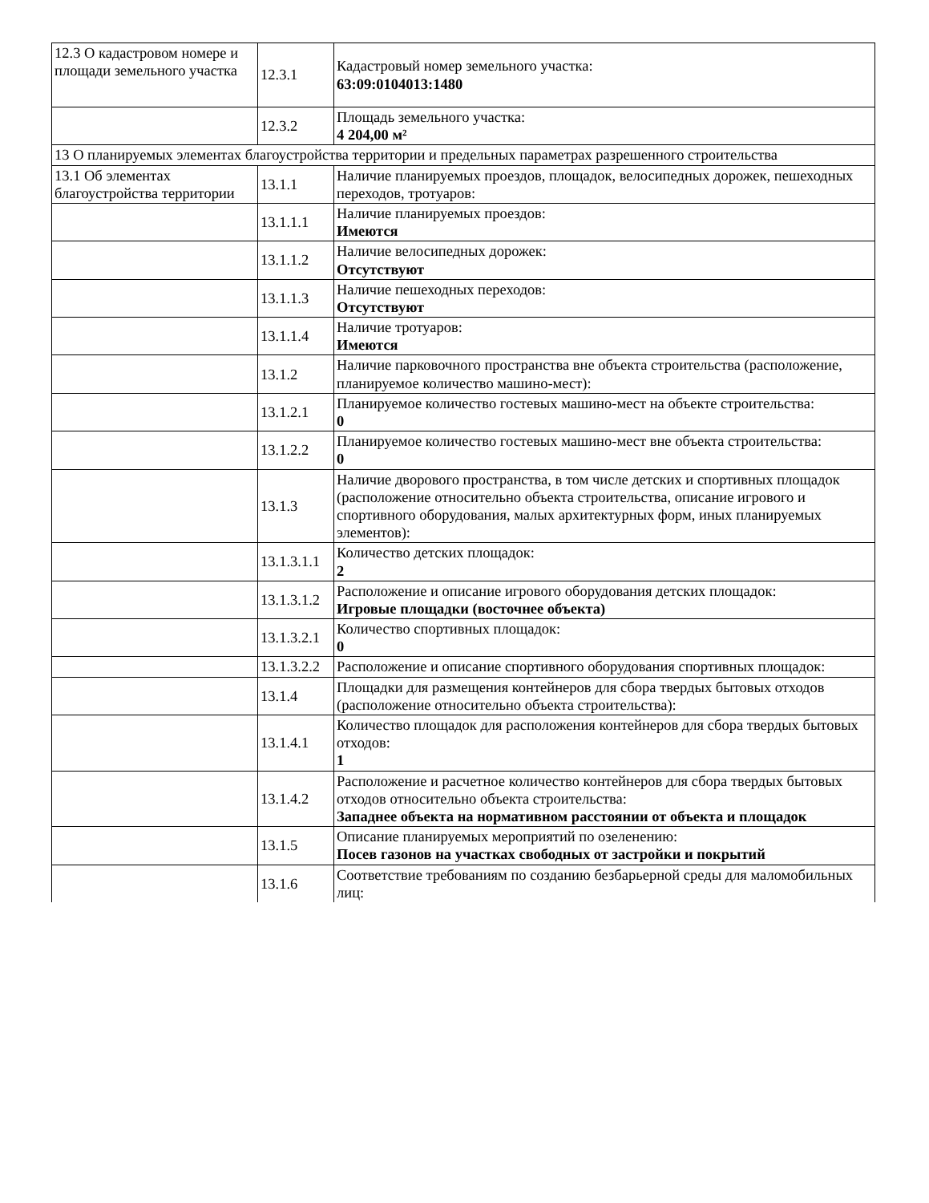| 12.3 О кадастровом номере и площади земельного участка | 12.3.1 | Кадастровый номер земельного участка: 63:09:0104013:1480 |
| | 12.3.2 | Площадь земельного участка: 4 204,00 м² |
| 13 О планируемых элементах благоустройства территории и предельных параметрах разрешенного строительства | | |
| 13.1 Об элементах благоустройства территории | 13.1.1 | Наличие планируемых проездов, площадок, велосипедных дорожек, пешеходных переходов, тротуаров: |
| | 13.1.1.1 | Наличие планируемых проездов: Имеются |
| | 13.1.1.2 | Наличие велосипедных дорожек: Отсутствуют |
| | 13.1.1.3 | Наличие пешеходных переходов: Отсутствуют |
| | 13.1.1.4 | Наличие тротуаров: Имеются |
| | 13.1.2 | Наличие парковочного пространства вне объекта строительства (расположение, планируемое количество машино-мест): |
| | 13.1.2.1 | Планируемое количество гостевых машино-мест на объекте строительства: 0 |
| | 13.1.2.2 | Планируемое количество гостевых машино-мест вне объекта строительства: 0 |
| | 13.1.3 | Наличие дворового пространства, в том числе детских и спортивных площадок (расположение относительно объекта строительства, описание игрового и спортивного оборудования, малых архитектурных форм, иных планируемых элементов): |
| | 13.1.3.1.1 | Количество детских площадок: 2 |
| | 13.1.3.1.2 | Расположение и описание игрового оборудования детских площадок: Игровые площадки (восточнее объекта) |
| | 13.1.3.2.1 | Количество спортивных площадок: 0 |
| | 13.1.3.2.2 | Расположение и описание спортивного оборудования спортивных площадок: |
| | 13.1.4 | Площадки для размещения контейнеров для сбора твердых бытовых отходов (расположение относительно объекта строительства): |
| | 13.1.4.1 | Количество площадок для расположения контейнеров для сбора твердых бытовых отходов: 1 |
| | 13.1.4.2 | Расположение и расчетное количество контейнеров для сбора твердых бытовых отходов относительно объекта строительства: Западнее объекта на нормативном расстоянии от объекта и площадок |
| | 13.1.5 | Описание планируемых мероприятий по озеленению: Посев газонов на участках свободных от застройки и покрытий |
| | 13.1.6 | Соответствие требованиям по созданию безбарьерной среды для маломобильных лиц: |